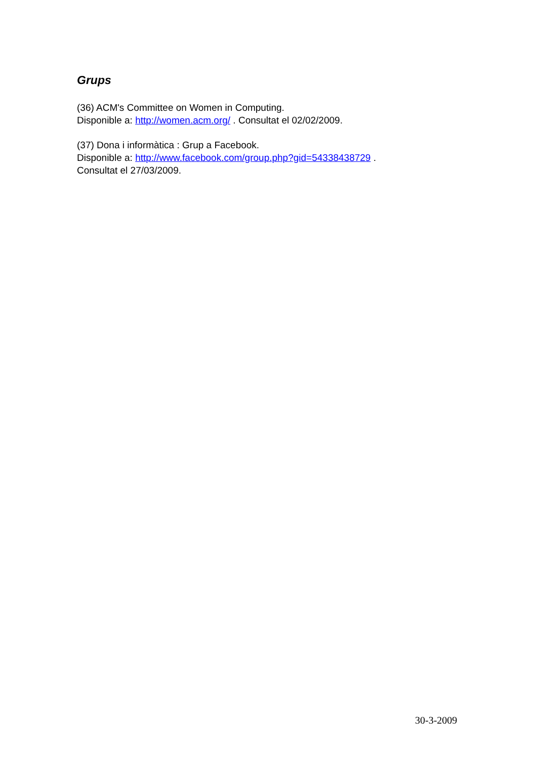Grups
(36) ACM's Committee on Women in Computing.
Disponible a: http://women.acm.org/ . Consultat el 02/02/2009.
(37) Dona i informàtica : Grup a Facebook.
Disponible a: http://www.facebook.com/group.php?gid=54338438729 .
Consultat el 27/03/2009.
30-3-2009